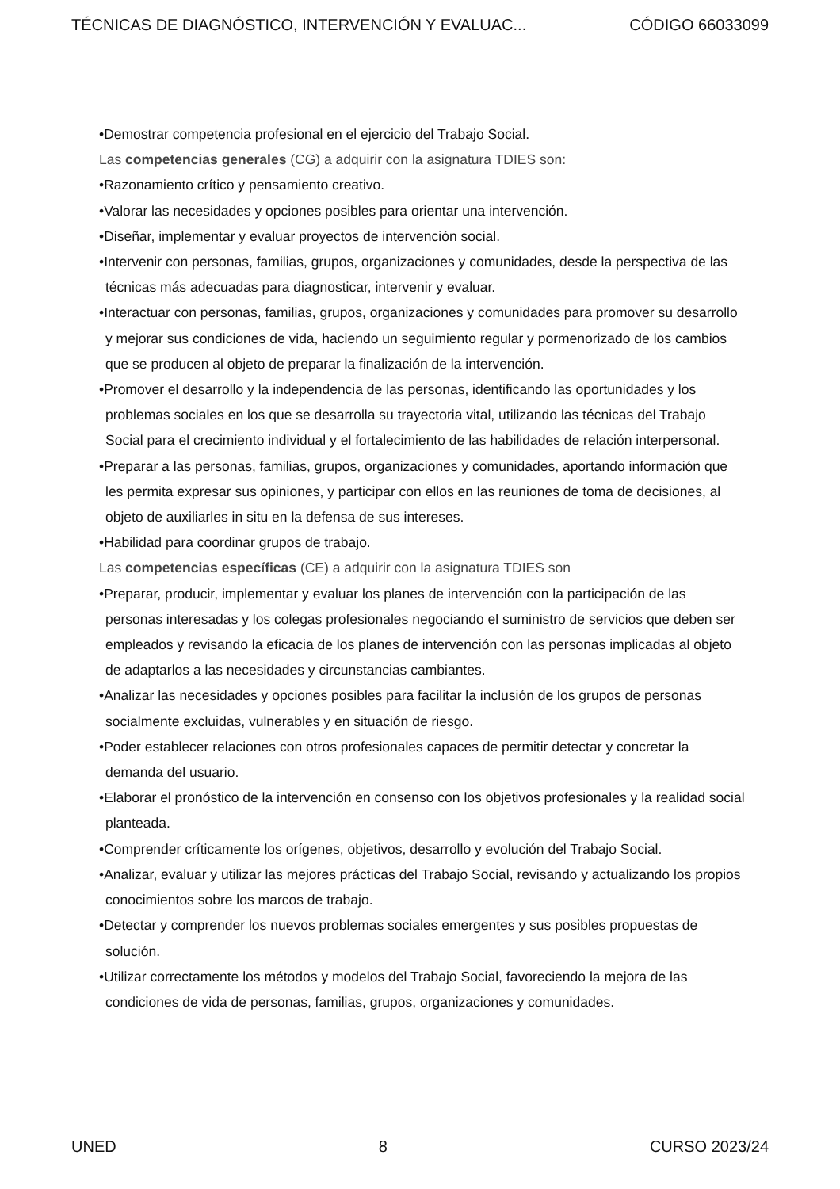TÉCNICAS DE DIAGNÓSTICO, INTERVENCIÓN Y EVALUAC... CÓDIGO 66033099
•Demostrar competencia profesional en el ejercicio del Trabajo Social.
Las competencias generales (CG) a adquirir con la asignatura TDIES son:
•Razonamiento crítico y pensamiento creativo.
•Valorar las necesidades y opciones posibles para orientar una intervención.
•Diseñar, implementar y evaluar proyectos de intervención social.
•Intervenir con personas, familias, grupos, organizaciones y comunidades, desde la perspectiva de las técnicas más adecuadas para diagnosticar, intervenir y evaluar.
•Interactuar con personas, familias, grupos, organizaciones y comunidades para promover su desarrollo y mejorar sus condiciones de vida, haciendo un seguimiento regular y pormenorizado de los cambios que se producen al objeto de preparar la finalización de la intervención.
•Promover el desarrollo y la independencia de las personas, identificando las oportunidades y los problemas sociales en los que se desarrolla su trayectoria vital, utilizando las técnicas del Trabajo Social para el crecimiento individual y el fortalecimiento de las habilidades de relación interpersonal.
•Preparar a las personas, familias, grupos, organizaciones y comunidades, aportando información que les permita expresar sus opiniones, y participar con ellos en las reuniones de toma de decisiones, al objeto de auxiliarles in situ en la defensa de sus intereses.
•Habilidad para coordinar grupos de trabajo.
Las competencias específicas (CE) a adquirir con la asignatura TDIES son
•Preparar, producir, implementar y evaluar los planes de intervención con la participación de las personas interesadas y los colegas profesionales negociando el suministro de servicios que deben ser empleados y revisando la eficacia de los planes de intervención con las personas implicadas al objeto de adaptarlos a las necesidades y circunstancias cambiantes.
•Analizar las necesidades y opciones posibles para facilitar la inclusión de los grupos de personas socialmente excluidas, vulnerables y en situación de riesgo.
•Poder establecer relaciones con otros profesionales capaces de permitir detectar y concretar la demanda del usuario.
•Elaborar el pronóstico de la intervención en consenso con los objetivos profesionales y la realidad social planteada.
•Comprender críticamente los orígenes, objetivos, desarrollo y evolución del Trabajo Social.
•Analizar, evaluar y utilizar las mejores prácticas del Trabajo Social, revisando y actualizando los propios conocimientos sobre los marcos de trabajo.
•Detectar y comprender los nuevos problemas sociales emergentes y sus posibles propuestas de solución.
•Utilizar correctamente los métodos y modelos del Trabajo Social, favoreciendo la mejora de las condiciones de vida de personas, familias, grupos, organizaciones y comunidades.
UNED 8 CURSO 2023/24